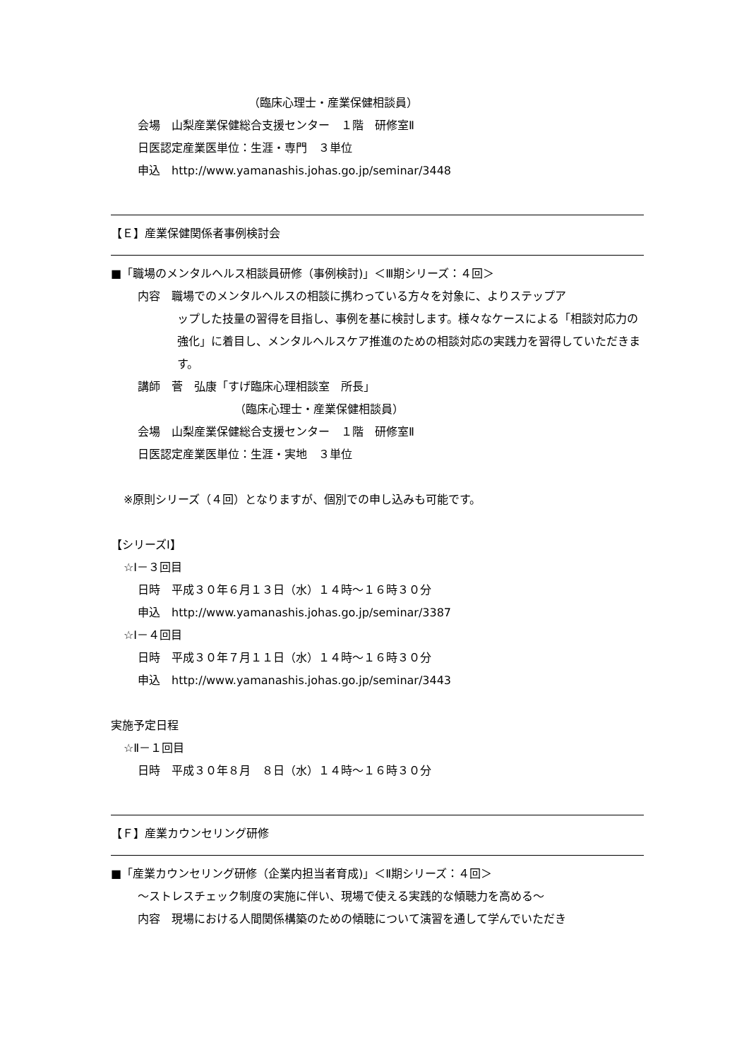（臨床心理士・産業保健相談員）
会場　山梨産業保健総合支援センター　１階　研修室Ⅱ
日医認定産業医単位：生涯・専門　３単位
申込　http://www.yamanashis.johas.go.jp/seminar/3448
【Ｅ】産業保健関係者事例検討会
■「職場のメンタルヘルス相談員研修（事例検討)」＜Ⅲ期シリーズ：４回＞
内容　職場でのメンタルヘルスの相談に携わっている方々を対象に、よりステップア
ップした技量の習得を目指し、事例を基に検討します。様々なケースによる「相談対応力の強化」に着目し、メンタルヘルスケア推進のための相談対応の実践力を習得していただきます。
講師　菅　弘康「すげ臨床心理相談室　所長」
（臨床心理士・産業保健相談員）
会場　山梨産業保健総合支援センター　１階　研修室Ⅱ
日医認定産業医単位：生涯・実地　３単位
※原則シリーズ（４回）となりますが、個別での申し込みも可能です。
【シリーズⅠ】
☆Ⅰ－３回目
日時　平成３０年６月１３日（水）１４時～１６時３０分
申込　http://www.yamanashis.johas.go.jp/seminar/3387
☆Ⅰ－４回目
日時　平成３０年７月１１日（水）１４時～１６時３０分
申込　http://www.yamanashis.johas.go.jp/seminar/3443
実施予定日程
☆Ⅱ－１回目
日時　平成３０年８月　８日（水）１４時～１６時３０分
【Ｆ】産業カウンセリング研修
■「産業カウンセリング研修（企業内担当者育成)」＜Ⅱ期シリーズ：４回＞
～ストレスチェック制度の実施に伴い、現場で使える実践的な傾聴力を高める～
内容　現場における人間関係構築のための傾聴について演習を通して学んでいただき